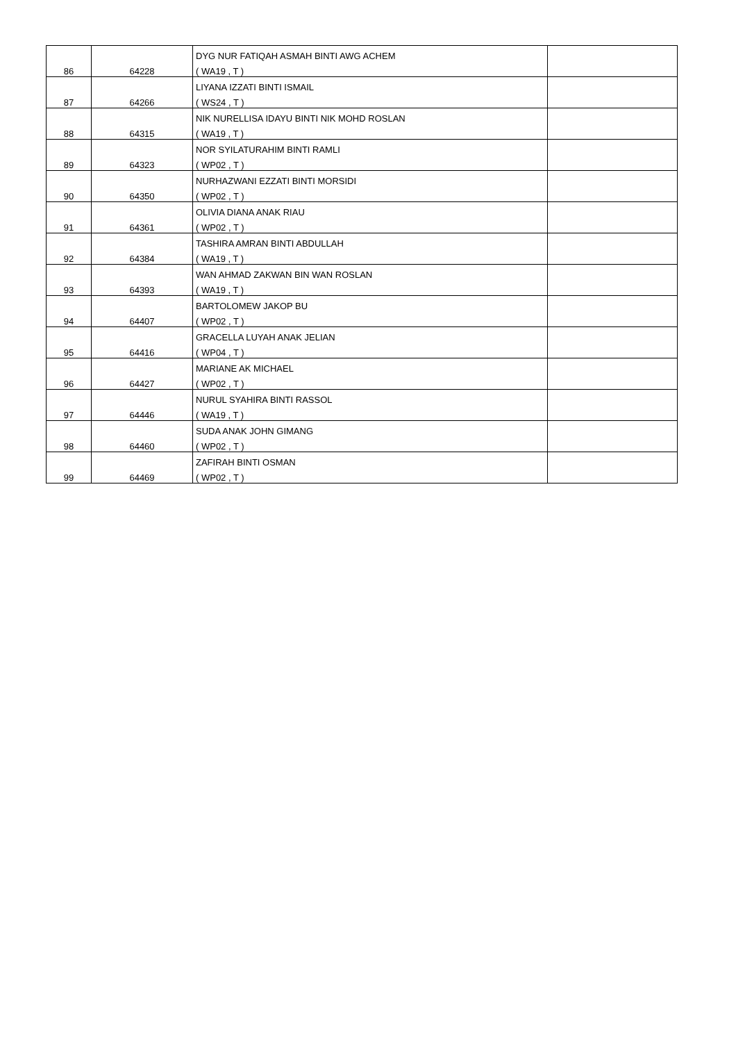| 86 | 64228 | DYG NUR FATIQAH ASMAH BINTI AWG ACHEM | |
| | | ( WA19 , T ) | |
| 87 | 64266 | LIYANA IZZATI BINTI ISMAIL | |
| | | ( WS24 , T ) | |
| 88 | 64315 | NIK NURELLISA IDAYU BINTI NIK MOHD ROSLAN | |
| | | ( WA19 , T ) | |
| 89 | 64323 | NOR SYILATURAHIM BINTI RAMLI | |
| | | ( WP02 , T ) | |
| 90 | 64350 | NURHAZWANI EZZATI BINTI MORSIDI | |
| | | ( WP02 , T ) | |
| 91 | 64361 | OLIVIA DIANA ANAK RIAU | |
| | | ( WP02 , T ) | |
| 92 | 64384 | TASHIRA AMRAN BINTI ABDULLAH | |
| | | ( WA19 , T ) | |
| 93 | 64393 | WAN AHMAD ZAKWAN BIN WAN ROSLAN | |
| | | ( WA19 , T ) | |
| 94 | 64407 | BARTOLOMEW JAKOP BU | |
| | | ( WP02 , T ) | |
| 95 | 64416 | GRACELLA LUYAH ANAK JELIAN | |
| | | ( WP04 , T ) | |
| 96 | 64427 | MARIANE AK MICHAEL | |
| | | ( WP02 , T ) | |
| 97 | 64446 | NURUL SYAHIRA BINTI RASSOL | |
| | | ( WA19 , T ) | |
| 98 | 64460 | SUDA ANAK JOHN GIMANG | |
| | | ( WP02 , T ) | |
| 99 | 64469 | ZAFIRAH BINTI OSMAN | |
| | | ( WP02 , T ) | |